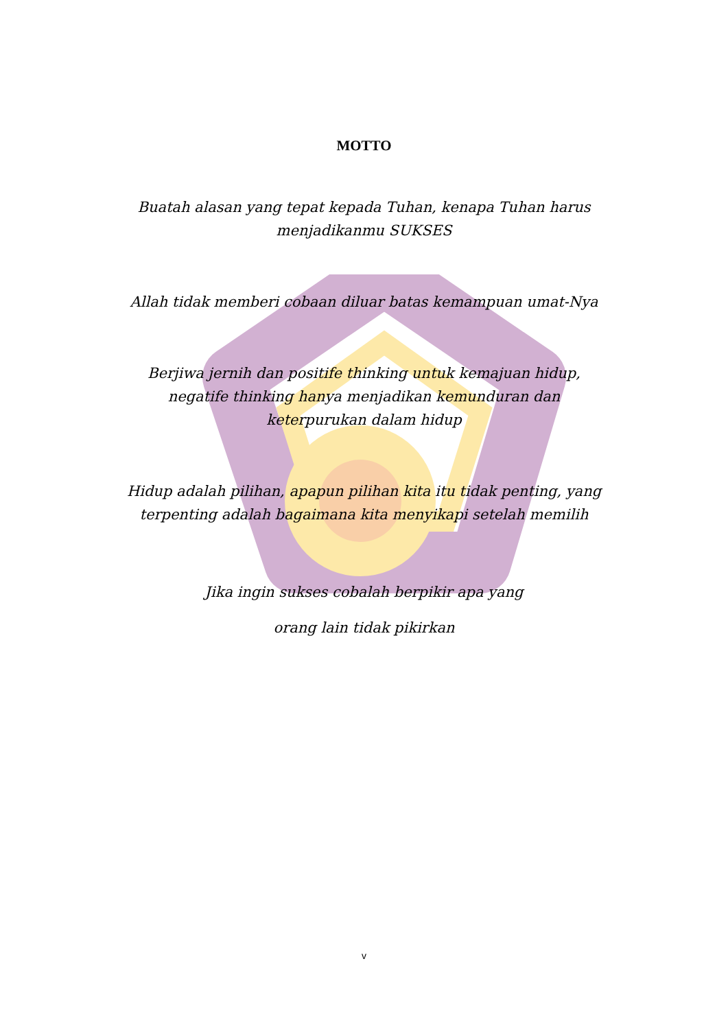MOTTO
Buatah alasan yang tepat kepada Tuhan, kenapa Tuhan harus menjadikanmu SUKSES
Allah tidak memberi cobaan diluar batas kemampuan umat-Nya
Berjiwa jernih dan positife thinking untuk kemajuan hidup, negatife thinking hanya menjadikan kemunduran dan keterpurukan dalam hidup
Hidup adalah pilihan, apapun pilihan kita itu tidak penting, yang terpenting adalah bagaimana kita menyikapi setelah memilih
Jika ingin sukses cobalah berpikir apa yang
orang lain tidak pikirkan
v